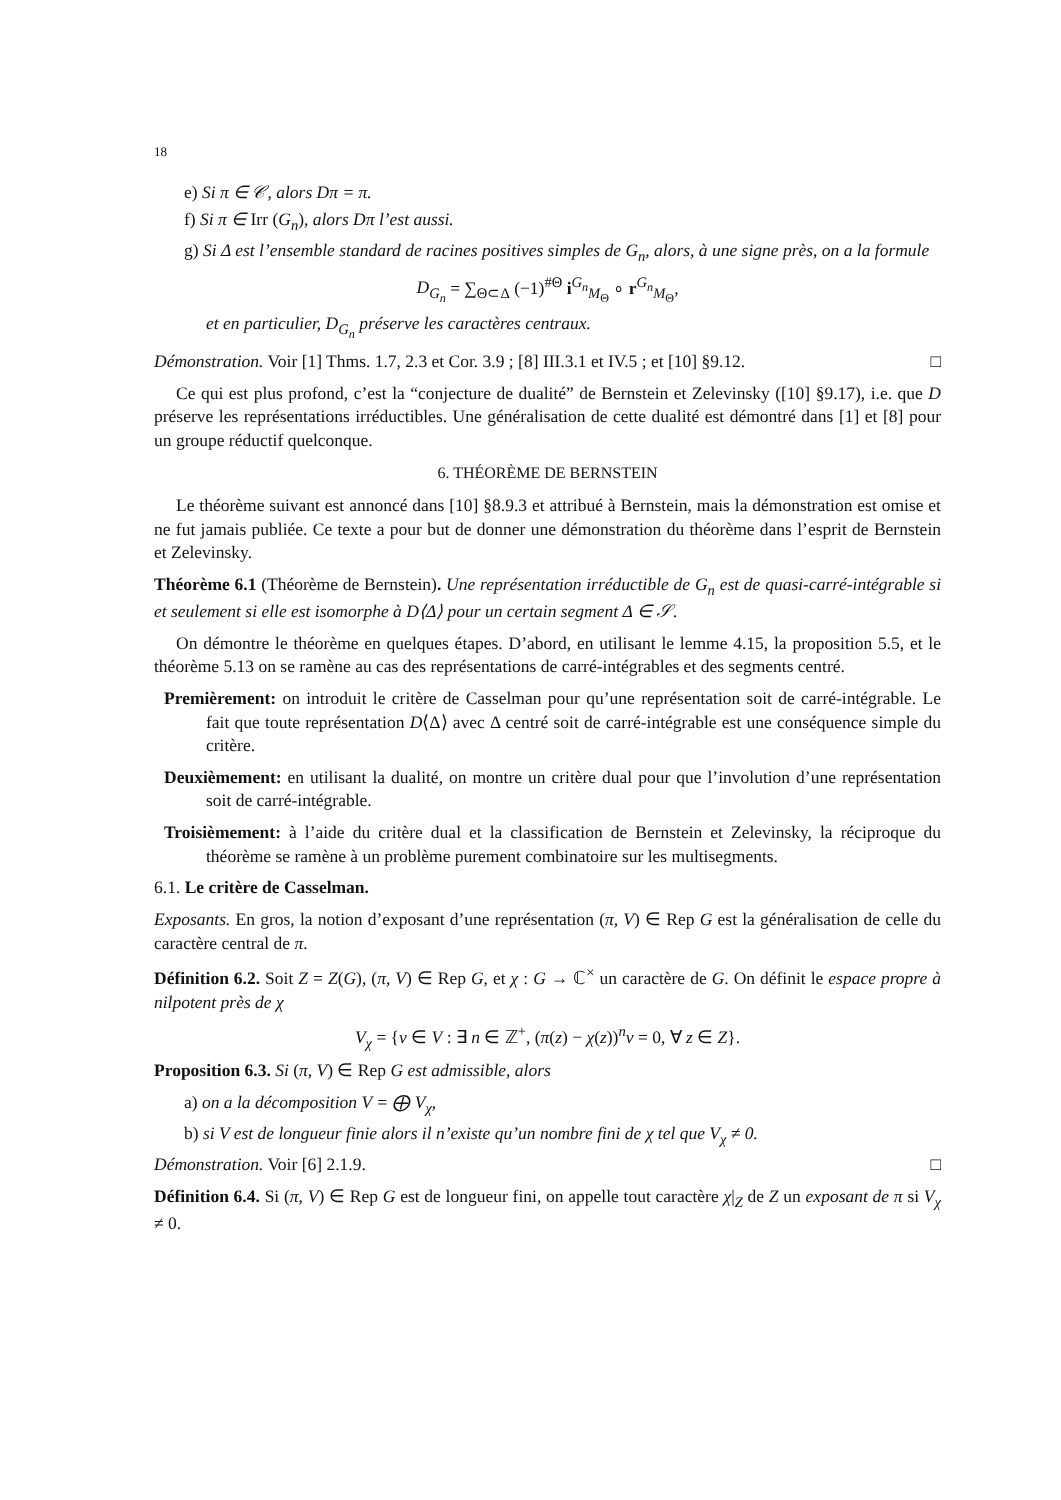18
e) Si π ∈ 𝒞, alors Dπ = π.
f) Si π ∈ Irr (G<sub>n</sub>), alors Dπ l’est aussi.
g) Si Δ est l’ensemble standard de racines positives simples de G<sub>n</sub>, alors, à une signe près, on a la formule
D<sub>G<sub>n</sub></sub> = ∑<sub>Θ⊂Δ</sub> (−1)<sup>#Θ</sup> i<sup>G<sub>n</sub></sup><sub>M<sub>Θ</sub></sub> ∘ r<sup>G<sub>n</sub></sup><sub>M<sub>Θ</sub></sub>,
et en particulier, D<sub>G<sub>n</sub></sub> préserve les caractères centraux.
Démonstration. Voir [1] Thms. 1.7, 2.3 et Cor. 3.9 ; [8] III.3.1 et IV.5 ; et [10] §9.12. □
Ce qui est plus profond, c’est la “conjecture de dualité” de Bernstein et Zelevinsky ([10] §9.17), i.e. que D préserve les représentations irréductibles. Une généralisation de cette dualité est démontré dans [1] et [8] pour un groupe réductif quelconque.
6. THÉORÈME DE BERNSTEIN
Le théorème suivant est annoncé dans [10] §8.9.3 et attribué à Bernstein, mais la démonstration est omise et ne fut jamais publiée. Ce texte a pour but de donner une démonstration du théorème dans l’esprit de Bernstein et Zelevinsky.
Théorème 6.1 (Théorème de Bernstein). Une représentation irréductible de G<sub>n</sub> est de quasi-carré-intégrable si et seulement si elle est isomorphe à D⟨Δ⟩ pour un certain segment Δ ∈ 𝒮.
On démontre le théorème en quelques étapes. D’abord, en utilisant le lemme 4.15, la proposition 5.5, et le théorème 5.13 on se ramène au cas des représentations de carré-intégrables et des segments centré.
Premièrement: on introduit le critère de Casselman pour qu’une représentation soit de carré-intégrable. Le fait que toute représentation D⟨Δ⟩ avec Δ centré soit de carré-intégrable est une conséquence simple du critère.
Deuxièmement: en utilisant la dualité, on montre un critère dual pour que l’involution d’une représentation soit de carré-intégrable.
Troisièmement: à l’aide du critère dual et la classification de Bernstein et Zelevinsky, la réciproque du théorème se ramène à un problème purement combinatoire sur les multisegments.
6.1. Le critère de Casselman.
Exposants. En gros, la notion d’exposant d’une représentation (π, V) ∈ Rep G est la généralisation de celle du caractère central de π.
Définition 6.2. Soit Z = Z(G), (π, V) ∈ Rep G, et χ : G → ℂ<sup>×</sup> un caractère de G. On définit le espace propre à nilpotent près de χ
V<sub>χ</sub> = {v ∈ V : ∃ n ∈ ℤ<sup>+</sup>, (π(z) − χ(z))<sup>n</sup>v = 0, ∀ z ∈ Z}.
Proposition 6.3. Si (π, V) ∈ Rep G est admissible, alors
a) on a la décomposition V = ⨁ V<sub>χ</sub>,
b) si V est de longueur finie alors il n’existe qu’un nombre fini de χ tel que V<sub>χ</sub> ≠ 0.
Démonstration. Voir [6] 2.1.9. □
Définition 6.4. Si (π, V) ∈ Rep G est de longueur fini, on appelle tout caractère χ|<sub>Z</sub> de Z un exposant de π si V<sub>χ</sub> ≠ 0.